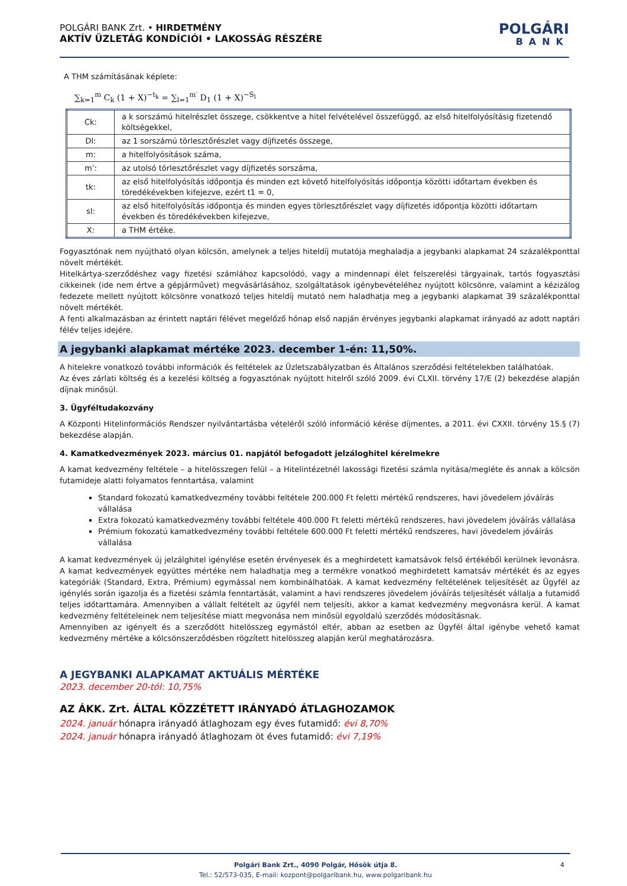POLGÁRI BANK Zrt. • HIRDETMÉNY
AKTÍV ÜZLETÁG KONDÍCIÓI • LAKOSSÁG RÉSZÉRE
POLGÁRI
BANK
A THM számításának képlete:
∑<sub>k=1</sub><sup>m</sup> C<sub>k</sub> (1 + X)<sup>−t<sub>k</sub></sup> = ∑<sub>l=1</sub><sup>m′</sup> D<sub>1</sub> (1 + X)<sup>−S<sub>l</sub></sup>
| Ck: | a k sorszámú hitelrészlet összege, csökkentve a hitel felvételével összefüggő, az első hitelfolyósításig fizetendő költségekkel, |
| Dl: | az 1 sorszámú törlesztőrészlet vagy díjfizetés összege, |
| m: | a hitelfolyósítások száma, |
| m’: | az utolsó törlesztőrészlet vagy díjfizetés sorszáma, |
| tk: | az első hitelfolyósítás időpontja és minden ezt követő hitelfolyósítás időpontja közötti időtartam években és töredékévekben kifejezve, ezért t1 = 0, |
| sl: | az első hitelfolyósítás időpontja és minden egyes törlesztőrészlet vagy díjfizetés időpontja közötti időtartam években és töredékévekben kifejezve, |
| X: | a THM értéke. |
Fogyasztónak nem nyújtható olyan kölcsön, amelynek a teljes hiteldíj mutatója meghaladja a jegybanki alapkamat 24 százalékponttal növelt mértékét.
Hitelkártya-szerződéshez vagy fizetési számlához kapcsolódó, vagy a mindennapi élet felszerelési tárgyainak, tartós fogyasztási cikkeinek (ide nem értve a gépjárművet) megvásárlásához, szolgáltatások igénybevételéhez nyújtott kölcsönre, valamint a kézizálog fedezete mellett nyújtott kölcsönre vonatkozó teljes hiteldíj mutató nem haladhatja meg a jegybanki alapkamat 39 százalékponttal növelt mértékét.
A fenti alkalmazásban az érintett naptári félévet megelőző hónap első napján érvényes jegybanki alapkamat irányadó az adott naptári félév teljes idejére.
A jegybanki alapkamat mértéke 2023. december 1-én: 11,50%.
A hitelekre vonatkozó további információk és feltételek az Üzletszabályzatban és Általános szerződési feltételekben találhatóak.
Az éves zárlati költség és a kezelési költség a fogyasztónak nyújtott hitelről szóló 2009. évi CLXII. törvény 17/E (2) bekezdése alapján díjnak minősül.
3. Ügyféltudakozvány
A Központi Hitelinformációs Rendszer nyilvántartásba vételéről szóló információ kérése díjmentes, a 2011. évi CXXII. törvény 15.§ (7) bekezdése alapján.
4. Kamatkedvezmények 2023. március 01. napjától befogadott jelzáloghitel kérelmekre
A kamat kedvezmény feltétele – a hitelösszegen felül – a Hitelintézetnél lakossági fizetési számla nyitása/megléte és annak a kölcsön futamideje alatti folyamatos fenntartása, valamint
Standard fokozatú kamatkedvezmény további feltétele 200.000 Ft feletti mértékű rendszeres, havi jövedelem jóváírás vállalása
Extra fokozatú kamatkedvezmény további feltétele 400.000 Ft feletti mértékű rendszeres, havi jövedelem jóváírás vállalása
Prémium fokozatú kamatkedvezmény további feltétele 600.000 Ft feletti mértékű rendszeres, havi jövedelem jóváírás vállalása
A kamat kedvezmények új jelzálghitel igénylése esetén érvényesek és a meghirdetett kamatsávok felső értékéből kerülnek levonásra. A kamat kedvezmények együttes mértéke nem haladhatja meg a termékre vonatkoó meghirdetett kamatsáv mértékét és az egyes kategóriák (Standard, Extra, Prémium) egymással nem kombinálhatóak. A kamat kedvezmény feltételének teljesítését az Ügyfél az igénylés során igazolja és a fizetési számla fenntartását, valamint a havi rendszeres jövedelem jóváírás teljesítését vállalja a futamidő teljes időtarttamára. Amennyiben a vállalt feltételt az ügyfél nem teljesíti, akkor a kamat kedvezmény megvonásra kerül. A kamat kedvezmény feltételeinek nem teljesítése miatt megvonása nem minősül egyoldalú szerződés módosításnak.
Amennyiben az igényelt és a szerződött hitelösszeg egymástól eltér, abban az esetben az Ügyfél által igénybe vehető kamat kedvezmény mértéke a kölcsönszerződésben rögzített hitelösszeg alapján kerül meghatározásra.
A JEGYBANKI ALAPKAMAT AKTUÁLIS MÉRTÉKE
2023. december 20-tól: 10,75%
AZ ÁKK. Zrt. ÁLTAL KÖZZÉTETT IRÁNYADÓ ÁTLAGHOZAMOK
2024. január hónapra irányadó átlaghozam egy éves futamidő: évi 8,70%
2024. január hónapra irányadó átlaghozam öt éves futamidő: évi 7,19%
Polgári Bank Zrt., 4090 Polgár, Hősök útja 8.
Tel.: 52/573-035, E-mail: kozpont@polgaribank.hu, www.polgaribank.hu
4